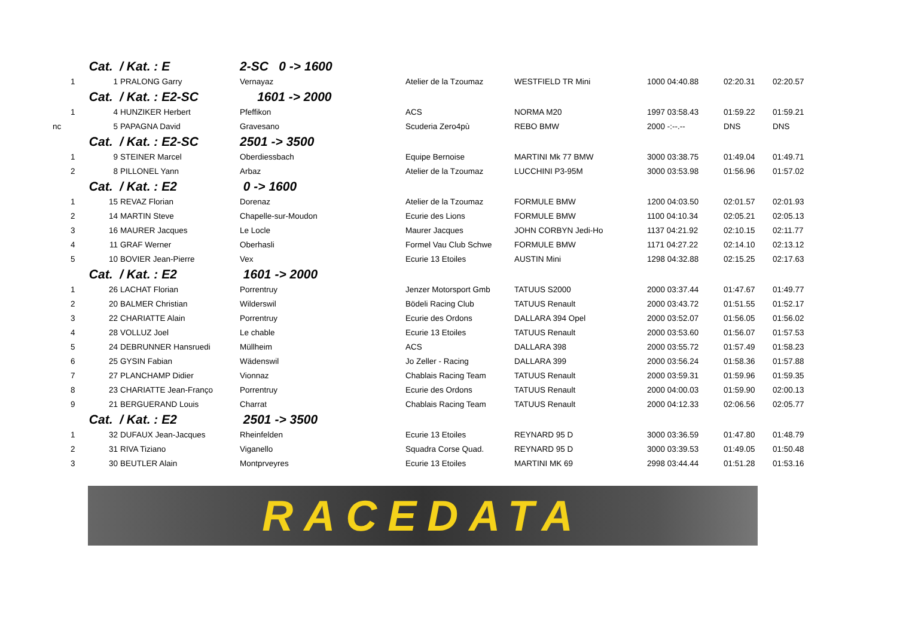| | | Cat. / Kat. : E | | 2-SC 0 -> 1600 | | | | | |
| | 1 | 1 | PRALONG Garry | Vernayaz | Atelier de la Tzoumaz | WESTFIELD TR Mini | 1000 04:40.88 | 02:20.31 | 02:20.57 |
| | | Cat. / Kat. : E2-SC | | 1601 -> 2000 | | | | | |
| | 1 | 4 | HUNZIKER Herbert | Pfeffikon | ACS | NORMA M20 | 1997 03:58.43 | 01:59.22 | 01:59.21 |
| nc | | 5 | PAPAGNA David | Gravesano | Scuderia Zero4pù | REBO BMW | 2000 -:--.-- | DNS | DNS |
| | | Cat. / Kat. : E2-SC | | 2501 -> 3500 | | | | | |
| | 1 | 9 | STEINER Marcel | Oberdiessbach | Equipe Bernoise | MARTINI Mk 77 BMW | 3000 03:38.75 | 01:49.04 | 01:49.71 |
| | 2 | 8 | PILLONEL Yann | Arbaz | Atelier de la Tzoumaz | LUCCHINI P3-95M | 3000 03:53.98 | 01:56.96 | 01:57.02 |
| | | Cat. / Kat. : E2 | | 0 -> 1600 | | | | | |
| | 1 | 15 | REVAZ Florian | Dorenaz | Atelier de la Tzoumaz | FORMULE BMW | 1200 04:03.50 | 02:01.57 | 02:01.93 |
| | 2 | 14 | MARTIN Steve | Chapelle-sur-Moudon | Ecurie des Lions | FORMULE BMW | 1100 04:10.34 | 02:05.21 | 02:05.13 |
| | 3 | 16 | MAURER Jacques | Le Locle | Maurer Jacques | JOHN CORBYN Jedi-Ho | 1137 04:21.92 | 02:10.15 | 02:11.77 |
| | 4 | 11 | GRAF Werner | Oberhasli | Formel Vau Club Schwe | FORMULE BMW | 1171 04:27.22 | 02:14.10 | 02:13.12 |
| | 5 | 10 | BOVIER Jean-Pierre | Vex | Ecurie 13 Etoiles | AUSTIN Mini | 1298 04:32.88 | 02:15.25 | 02:17.63 |
| | | Cat. / Kat. : E2 | | 1601 -> 2000 | | | | | |
| | 1 | 26 | LACHAT Florian | Porrentruy | Jenzer Motorsport Gmb | TATUUS S2000 | 2000 03:37.44 | 01:47.67 | 01:49.77 |
| | 2 | 20 | BALMER Christian | Wilderswil | Bödeli Racing Club | TATUUS Renault | 2000 03:43.72 | 01:51.55 | 01:52.17 |
| | 3 | 22 | CHARIATTE Alain | Porrentruy | Ecurie des Ordons | DALLARA 394 Opel | 2000 03:52.07 | 01:56.05 | 01:56.02 |
| | 4 | 28 | VOLLUZ Joel | Le chable | Ecurie 13 Etoiles | TATUUS Renault | 2000 03:53.60 | 01:56.07 | 01:57.53 |
| | 5 | 24 | DEBRUNNER Hansruedi | Müllheim | ACS | DALLARA 398 | 2000 03:55.72 | 01:57.49 | 01:58.23 |
| | 6 | 25 | GYSIN Fabian | Wädenswil | Jo Zeller - Racing | DALLARA 399 | 2000 03:56.24 | 01:58.36 | 01:57.88 |
| | 7 | 27 | PLANCHAMP Didier | Vionnaz | Chablais Racing Team | TATUUS Renault | 2000 03:59.31 | 01:59.96 | 01:59.35 |
| | 8 | 23 | CHARIATTE Jean-Franço | Porrentruy | Ecurie des Ordons | TATUUS Renault | 2000 04:00.03 | 01:59.90 | 02:00.13 |
| | 9 | 21 | BERGUERAND Louis | Charrat | Chablais Racing Team | TATUUS Renault | 2000 04:12.33 | 02:06.56 | 02:05.77 |
| | | Cat. / Kat. : E2 | | 2501 -> 3500 | | | | | |
| | 1 | 32 | DUFAUX Jean-Jacques | Rheinfelden | Ecurie 13 Etoiles | REYNARD 95 D | 3000 03:36.59 | 01:47.80 | 01:48.79 |
| | 2 | 31 | RIVA Tiziano | Viganello | Squadra Corse Quad. | REYNARD 95 D | 3000 03:39.53 | 01:49.05 | 01:50.48 |
| | 3 | 30 | BEUTLER Alain | Montprveyres | Ecurie 13 Etoiles | MARTINI MK 69 | 2998 03:44.44 | 01:51.28 | 01:53.16 |
RACEDATA